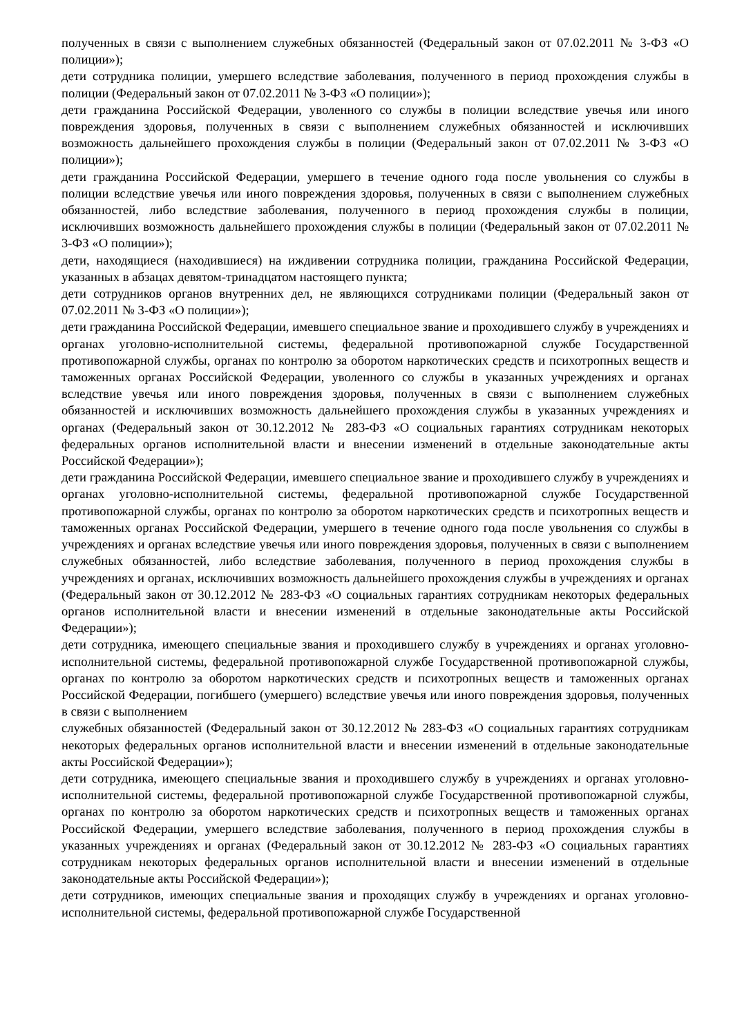полученных в связи с выполнением служебных обязанностей (Федеральный закон от 07.02.2011 № 3-ФЗ «О полиции»);
дети сотрудника полиции, умершего вследствие заболевания, полученного в период прохождения службы в полиции (Федеральный закон от 07.02.2011 № 3-ФЗ «О полиции»);
дети гражданина Российской Федерации, уволенного со службы в полиции вследствие увечья или иного повреждения здоровья, полученных в связи с выполнением служебных обязанностей и исключивших возможность дальнейшего прохождения службы в полиции (Федеральный закон от 07.02.2011 № 3-ФЗ «О полиции»);
дети гражданина Российской Федерации, умершего в течение одного года после увольнения со службы в полиции вследствие увечья или иного повреждения здоровья, полученных в связи с выполнением служебных обязанностей, либо вследствие заболевания, полученного в период прохождения службы в полиции, исключивших возможность дальнейшего прохождения службы в полиции (Федеральный закон от 07.02.2011 № 3-ФЗ «О полиции»);
дети, находящиеся (находившиеся) на иждивении сотрудника полиции, гражданина Российской Федерации, указанных в абзацах девятом-тринадцатом настоящего пункта;
дети сотрудников органов внутренних дел, не являющихся сотрудниками полиции (Федеральный закон от 07.02.2011 № 3-ФЗ «О полиции»);
дети гражданина Российской Федерации, имевшего специальное звание и проходившего службу в учреждениях и органах уголовно-исполнительной системы, федеральной противопожарной службе Государственной противопожарной службы, органах по контролю за оборотом наркотических средств и психотропных веществ и таможенных органах Российской Федерации, уволенного со службы в указанных учреждениях и органах вследствие увечья или иного повреждения здоровья, полученных в связи с выполнением служебных обязанностей и исключивших возможность дальнейшего прохождения службы в указанных учреждениях и органах (Федеральный закон от 30.12.2012 № 283-ФЗ «О социальных гарантиях сотрудникам некоторых федеральных органов исполнительной власти и внесении изменений в отдельные законодательные акты Российской Федерации»);
дети гражданина Российской Федерации, имевшего специальное звание и проходившего службу в учреждениях и органах уголовно-исполнительной системы, федеральной противопожарной службе Государственной противопожарной службы, органах по контролю за оборотом наркотических средств и психотропных веществ и таможенных органах Российской Федерации, умершего в течение одного года после увольнения со службы в учреждениях и органах вследствие увечья или иного повреждения здоровья, полученных в связи с выполнением служебных обязанностей, либо вследствие заболевания, полученного в период прохождения службы в учреждениях и органах, исключивших возможность дальнейшего прохождения службы в учреждениях и органах (Федеральный закон от 30.12.2012 № 283-ФЗ «О социальных гарантиях сотрудникам некоторых федеральных органов исполнительной власти и внесении изменений в отдельные законодательные акты Российской Федерации»);
дети сотрудника, имеющего специальные звания и проходившего службу в учреждениях и органах уголовно-исполнительной системы, федеральной противопожарной службе Государственной противопожарной службы, органах по контролю за оборотом наркотических средств и психотропных веществ и таможенных органах Российской Федерации, погибшего (умершего) вследствие увечья или иного повреждения здоровья, полученных в связи с выполнением
служебных обязанностей (Федеральный закон от 30.12.2012 № 283-ФЗ «О социальных гарантиях сотрудникам некоторых федеральных органов исполнительной власти и внесении изменений в отдельные законодательные акты Российской Федерации»);
дети сотрудника, имеющего специальные звания и проходившего службу в учреждениях и органах уголовно-исполнительной системы, федеральной противопожарной службе Государственной противопожарной службы, органах по контролю за оборотом наркотических средств и психотропных веществ и таможенных органах Российской Федерации, умершего вследствие заболевания, полученного в период прохождения службы в указанных учреждениях и органах (Федеральный закон от 30.12.2012 № 283-ФЗ «О социальных гарантиях сотрудникам некоторых федеральных органов исполнительной власти и внесении изменений в отдельные законодательные акты Российской Федерации»);
дети сотрудников, имеющих специальные звания и проходящих службу в учреждениях и органах уголовно-исполнительной системы, федеральной противопожарной службе Государственной